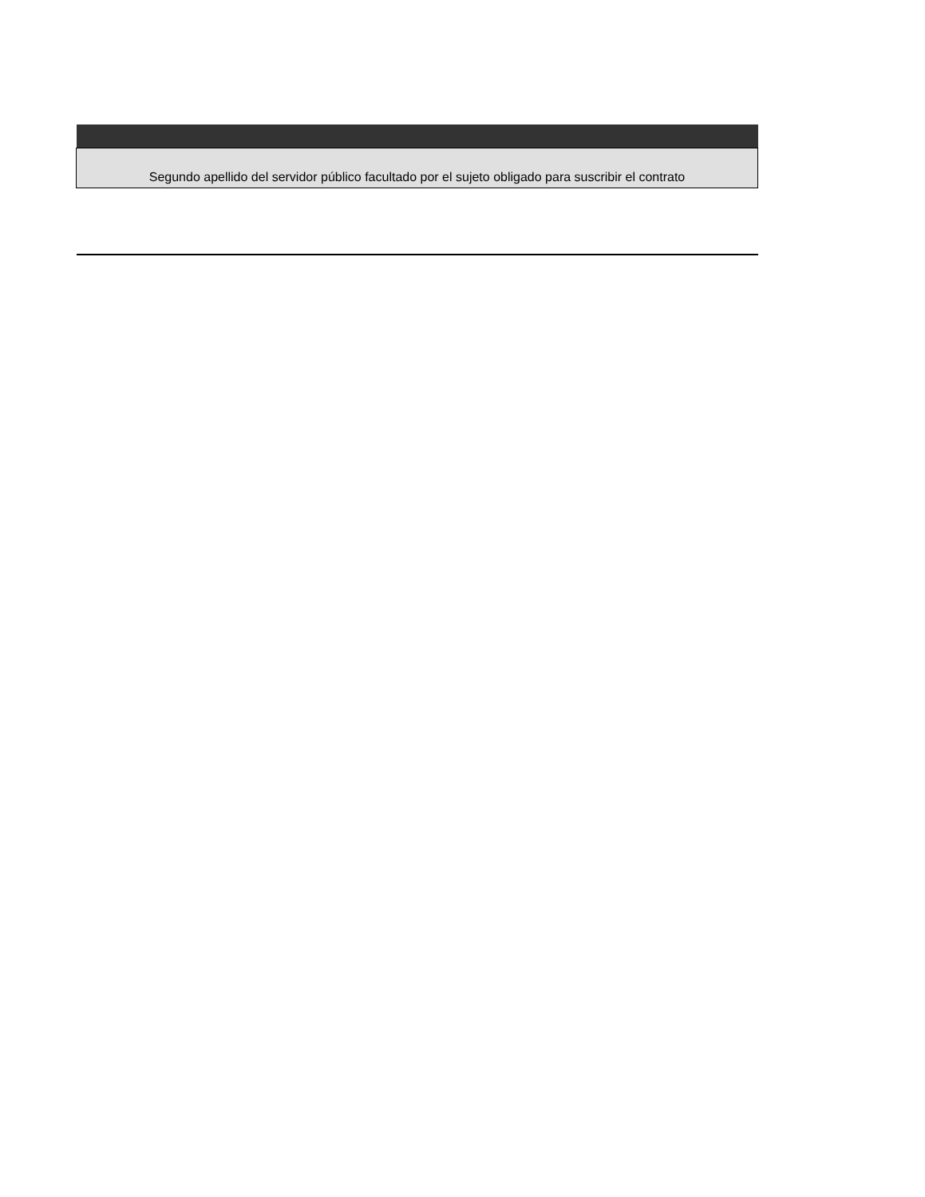| Segundo apellido del servidor público facultado por el sujeto obligado para suscribir el contrato |
| --- |